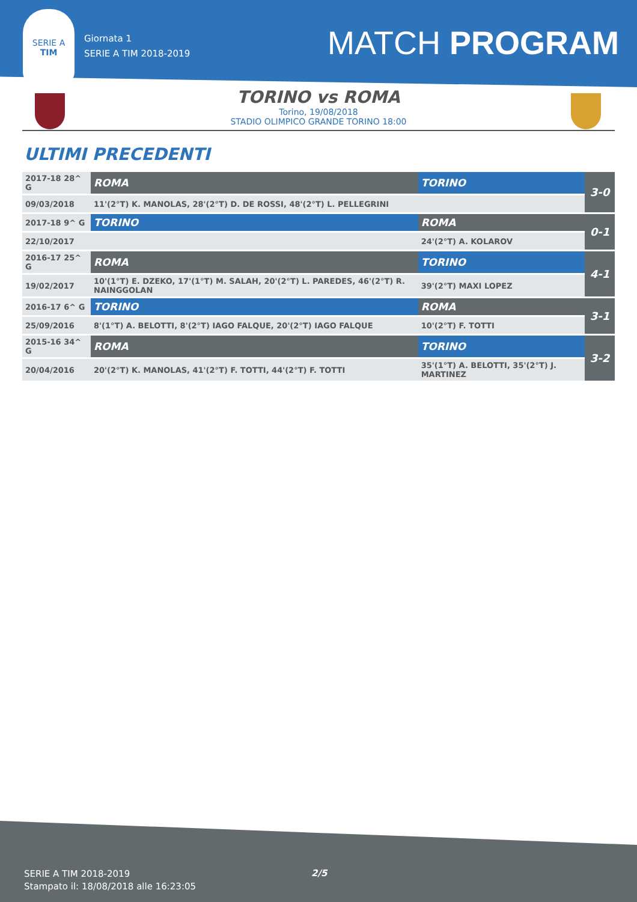SERIE A
TIM
Giornata 1
SERIE A TIM 2018-2019
MATCH PROGRAM
TORINO vs ROMA
Torino, 19/08/2018
STADIO OLIMPICO GRANDE TORINO 18:00
ULTIMI PRECEDENTI
| 2017-18 28^ G | ROMA | TORINO | 3-0 |
| 09/03/2018 | 11'(2°T) K. MANOLAS, 28'(2°T) D. DE ROSSI, 48'(2°T) L. PELLEGRINI | | |
| 2017-18 9^ G | TORINO | ROMA | 0-1 |
| 22/10/2017 | | 24'(2°T) A. KOLAROV | |
| 2016-17 25^ G | ROMA | TORINO | 4-1 |
| 19/02/2017 | 10'(1°T) E. DZEKO, 17'(1°T) M. SALAH, 20'(2°T) L. PAREDES, 46'(2°T) R. NAINGGOLAN | 39'(2°T) MAXI LOPEZ | |
| 2016-17 6^ G | TORINO | ROMA | 3-1 |
| 25/09/2016 | 8'(1°T) A. BELOTTI, 8'(2°T) IAGO FALQUE, 20'(2°T) IAGO FALQUE | 10'(2°T) F. TOTTI | |
| 2015-16 34^ G | ROMA | TORINO | 3-2 |
| 20/04/2016 | 20'(2°T) K. MANOLAS, 41'(2°T) F. TOTTI, 44'(2°T) F. TOTTI | 35'(1°T) A. BELOTTI, 35'(2°T) J. MARTINEZ | |
SERIE A TIM 2018-2019
Stampato il: 18/08/2018 alle 16:23:05
2/5